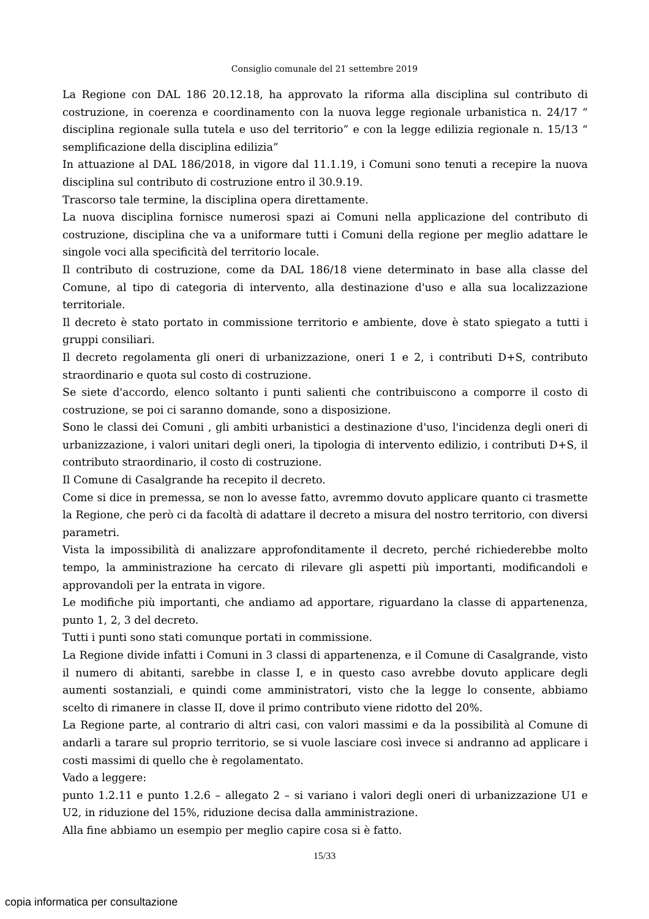Consiglio comunale del 21 settembre 2019
La Regione con DAL 186 20.12.18, ha approvato la riforma alla disciplina sul contributo di costruzione, in coerenza e coordinamento con la nuova legge regionale urbanistica n. 24/17 “ disciplina regionale sulla tutela e uso del territorio” e con la legge edilizia regionale n. 15/13 “ semplificazione della disciplina edilizia”
In attuazione al DAL 186/2018, in vigore dal 11.1.19, i Comuni sono tenuti a recepire la nuova disciplina sul contributo di costruzione entro il 30.9.19.
Trascorso tale termine, la disciplina opera direttamente.
La nuova disciplina fornisce numerosi spazi ai Comuni nella applicazione del contributo di costruzione, disciplina che va a uniformare tutti i Comuni della regione per meglio adattare le singole voci alla specificità del territorio locale.
Il contributo di costruzione, come da DAL 186/18 viene determinato in base alla classe del Comune, al tipo di categoria di intervento, alla destinazione d'uso e alla sua localizzazione territoriale.
Il decreto è stato portato in commissione territorio e ambiente, dove è stato spiegato a tutti i gruppi consiliari.
Il decreto regolamenta gli oneri di urbanizzazione, oneri 1 e 2, i contributi D+S, contributo straordinario e quota sul costo di costruzione.
Se siete d'accordo, elenco soltanto i punti salienti che contribuiscono a comporre il costo di costruzione, se poi ci saranno domande, sono a disposizione.
Sono le classi dei Comuni , gli ambiti urbanistici a destinazione d'uso, l'incidenza degli oneri di urbanizzazione, i valori unitari degli oneri, la tipologia di intervento edilizio, i contributi D+S, il contributo straordinario, il costo di costruzione.
Il Comune di Casalgrande ha recepito il decreto.
Come si dice in premessa, se non lo avesse fatto, avremmo dovuto applicare quanto ci trasmette la Regione, che però ci da facoltà di adattare il decreto a misura del nostro territorio, con diversi parametri.
Vista la impossibilità di analizzare approfonditamente il decreto, perché richiederebbe molto tempo, la amministrazione ha cercato di rilevare gli aspetti più importanti, modificandoli e approvandoli per la entrata in vigore.
Le modifiche più importanti, che andiamo ad apportare, riguardano la classe di appartenenza, punto 1, 2, 3 del decreto.
Tutti i punti sono stati comunque portati in commissione.
La Regione divide infatti i Comuni in 3 classi di appartenenza, e il Comune di Casalgrande, visto il numero di abitanti, sarebbe in classe I, e in questo caso avrebbe dovuto applicare degli aumenti sostanziali, e quindi come amministratori, visto che la legge lo consente, abbiamo scelto di rimanere in classe II, dove il primo contributo viene ridotto del 20%.
La Regione parte, al contrario di altri casi, con valori massimi e da la possibilità al Comune di andarli a tarare sul proprio territorio, se si vuole lasciare così invece si andranno ad applicare i costi massimi di quello che è regolamentato.
Vado a leggere:
punto 1.2.11 e punto 1.2.6 – allegato 2 – si variano i valori degli oneri di urbanizzazione U1 e U2, in riduzione del 15%, riduzione decisa dalla amministrazione.
Alla fine abbiamo un esempio per meglio capire cosa si è fatto.
15/33
copia informatica per consultazione